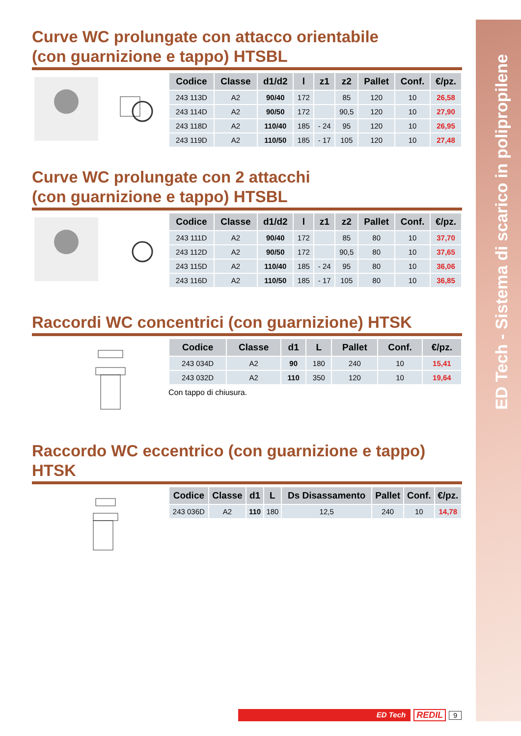ED Tech - Sistema di scarico in polipropilene
Curve WC prolungate con attacco orientabile
(con guarnizione e tappo) HTSBL
| Codice | Classe | d1/d2 | l | z1 | z2 | Pallet | Conf. | €/pz. |
| --- | --- | --- | --- | --- | --- | --- | --- | --- |
| 243 113D | A2 | 90/40 | 172 | | 85 | 120 | 10 | 26,58 |
| 243 114D | A2 | 90/50 | 172 | | 90,5 | 120 | 10 | 27,90 |
| 243 118D | A2 | 110/40 | 185 | - 24 | 95 | 120 | 10 | 26,95 |
| 243 119D | A2 | 110/50 | 185 | - 17 | 105 | 120 | 10 | 27,48 |
Curve WC prolungate con 2 attacchi
(con guarnizione e tappo) HTSBL
| Codice | Classe | d1/d2 | l | z1 | z2 | Pallet | Conf. | €/pz. |
| --- | --- | --- | --- | --- | --- | --- | --- | --- |
| 243 111D | A2 | 90/40 | 172 | | 85 | 80 | 10 | 37,70 |
| 243 112D | A2 | 90/50 | 172 | | 90,5 | 80 | 10 | 37,65 |
| 243 115D | A2 | 110/40 | 185 | - 24 | 95 | 80 | 10 | 36,06 |
| 243 116D | A2 | 110/50 | 185 | - 17 | 105 | 80 | 10 | 36,85 |
Raccordi WC concentrici (con guarnizione) HTSK
| Codice | Classe | d1 | L | Pallet | Conf. | €/pz. |
| --- | --- | --- | --- | --- | --- | --- |
| 243 034D | A2 | 90 | 180 | 240 | 10 | 15,41 |
| 243 032D | A2 | 110 | 350 | 120 | 10 | 19,64 |
Con tappo di chiusura.
Raccordo WC eccentrico (con guarnizione e tappo) HTSK
| Codice | Classe | d1 | L | Ds Disassamento | Pallet | Conf. | €/pz. |
| --- | --- | --- | --- | --- | --- | --- | --- |
| 243 036D | A2 | 110 | 180 | 12,5 | 240 | 10 | 14,78 |
ED Tech
REDIL 9